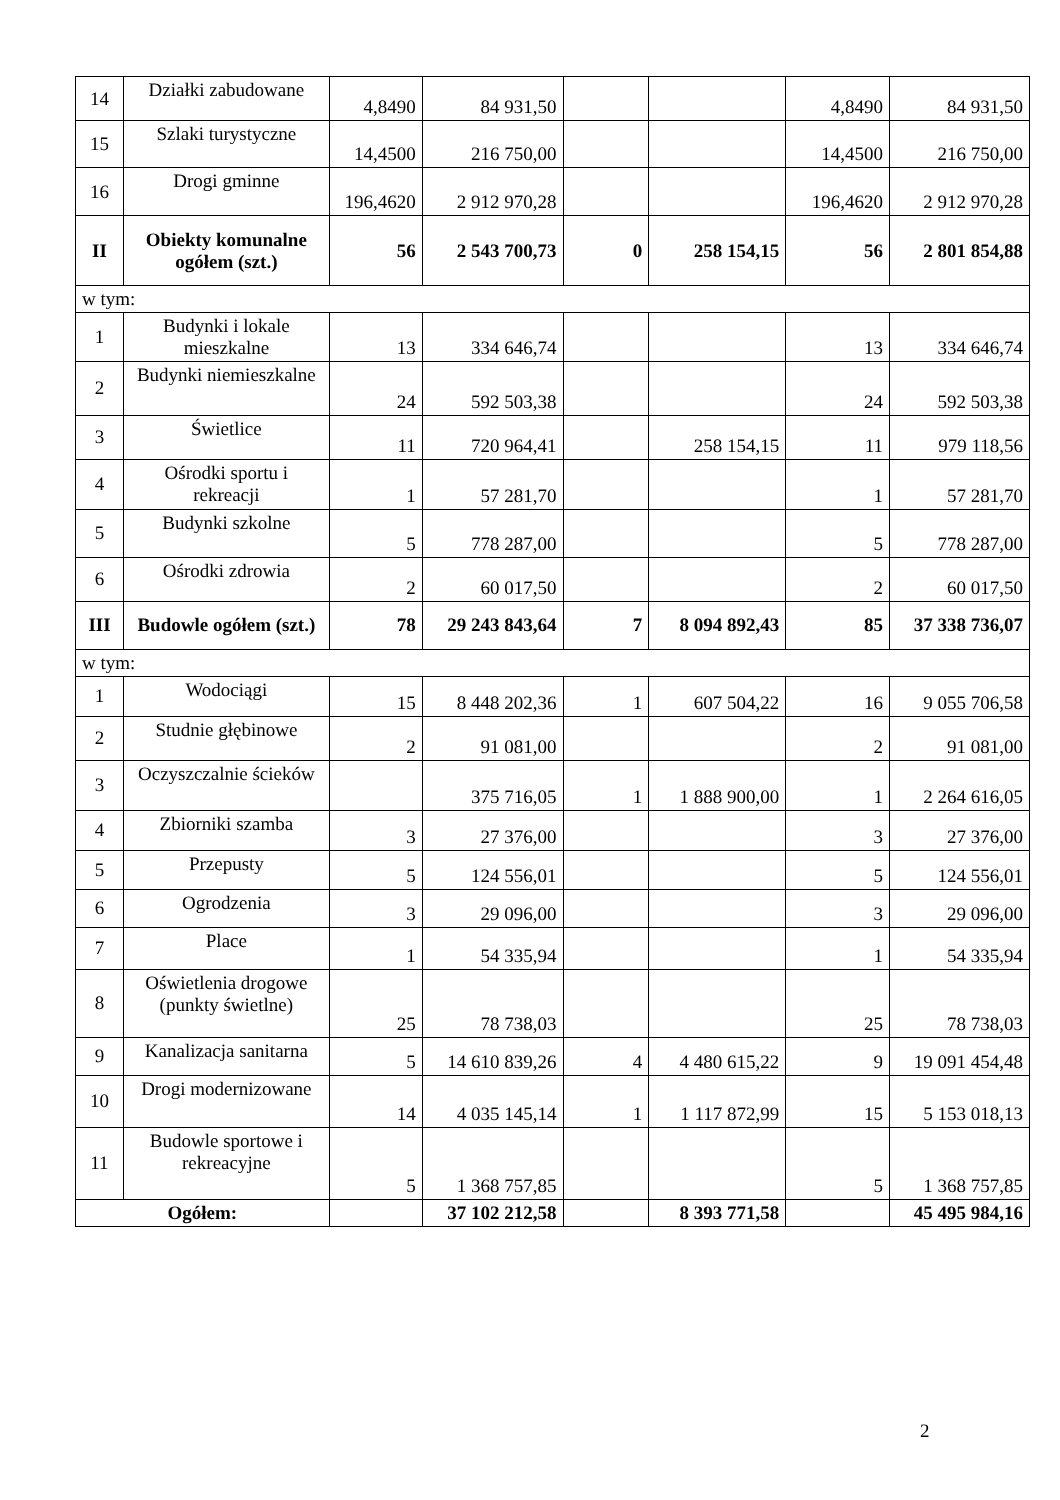| 14 | Działki zabudowane | 4,8490 | 84 931,50 | | | 4,8490 | 84 931,50 |
| 15 | Szlaki turystyczne | 14,4500 | 216 750,00 | | | 14,4500 | 216 750,00 |
| 16 | Drogi gminne | 196,4620 | 2 912 970,28 | | | 196,4620 | 2 912 970,28 |
| II | Obiekty komunalne ogółem (szt.) | 56 | 2 543 700,73 | 0 | 258 154,15 | 56 | 2 801 854,88 |
| w tym: | | | | | | | |
| 1 | Budynki i lokale mieszkalne | 13 | 334 646,74 | | | 13 | 334 646,74 |
| 2 | Budynki niemieszkalne | 24 | 592 503,38 | | | 24 | 592 503,38 |
| 3 | Świetlice | 11 | 720 964,41 | | 258 154,15 | 11 | 979 118,56 |
| 4 | Ośrodki sportu i rekreacji | 1 | 57 281,70 | | | 1 | 57 281,70 |
| 5 | Budynki szkolne | 5 | 778 287,00 | | | 5 | 778 287,00 |
| 6 | Ośrodki zdrowia | 2 | 60 017,50 | | | 2 | 60 017,50 |
| III | Budowle ogółem (szt.) | 78 | 29 243 843,64 | 7 | 8 094 892,43 | 85 | 37 338 736,07 |
| w tym: | | | | | | | |
| 1 | Wodociągi | 15 | 8 448 202,36 | 1 | 607 504,22 | 16 | 9 055 706,58 |
| 2 | Studnie głębinowe | 2 | 91 081,00 | | | 2 | 91 081,00 |
| 3 | Oczyszczalnie ścieków | | 375 716,05 | 1 | 1 888 900,00 | 1 | 2 264 616,05 |
| 4 | Zbiorniki szamba | 3 | 27 376,00 | | | 3 | 27 376,00 |
| 5 | Przepusty | 5 | 124 556,01 | | | 5 | 124 556,01 |
| 6 | Ogrodzenia | 3 | 29 096,00 | | | 3 | 29 096,00 |
| 7 | Place | 1 | 54 335,94 | | | 1 | 54 335,94 |
| 8 | Oświetlenia drogowe (punkty świetlne) | 25 | 78 738,03 | | | 25 | 78 738,03 |
| 9 | Kanalizacja sanitarna | 5 | 14 610 839,26 | 4 | 4 480 615,22 | 9 | 19 091 454,48 |
| 10 | Drogi modernizowane | 14 | 4 035 145,14 | 1 | 1 117 872,99 | 15 | 5 153 018,13 |
| 11 | Budowle sportowe i rekreacyjne | 5 | 1 368 757,85 | | | 5 | 1 368 757,85 |
| Ogółem: | | | 37 102 212,58 | | 8 393 771,58 | | 45 495 984,16 |
2